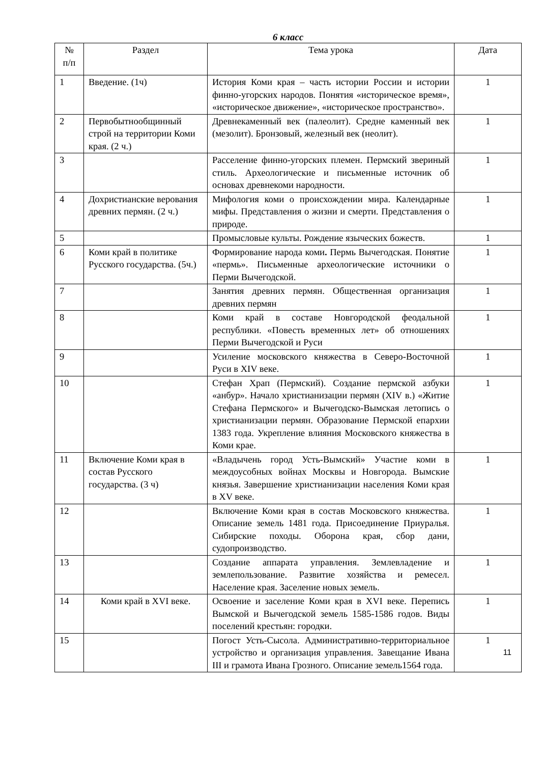6 класс
| № п/п | Раздел | Тема урока | Дата |
| --- | --- | --- | --- |
| 1 | Введение. (1ч) | История Коми края – часть истории России и истории финно-угорских народов. Понятия «историческое время», «историческое движение», «историческое пространство». | 1 |
| 2 | Первобытнообщинный строй на территории Коми края. (2 ч.) | Древнекаменный век (палеолит). Средне каменный век (мезолит). Бронзовый, железный век (неолит). | 1 |
| 3 | | Расселение финно-угорских племен. Пермский звериный стиль. Археологические и письменные источник об основах древнекоми народности. | 1 |
| 4 | Дохристианские верования древних пермян. (2 ч.) | Мифология коми о происхождении мира. Календарные мифы. Представления о жизни и смерти. Представления о природе. | 1 |
| 5 | | Промысловые культы. Рождение языческих божеств. | 1 |
| 6 | Коми край в политике Русского государства. (5ч.) | Формирование народа коми . Пермь Вычегодская. Понятие «пермь». Письменные археологические источники о Перми Вычегодской. | 1 |
| 7 | | Занятия древних пермян. Общественная организация древних пермян | 1 |
| 8 | | Коми край в составе Новгородской феодальной республики. «Повесть временных лет» об отношениях Перми Вычегодской и Руси | 1 |
| 9 | | Усиление московского княжества в Северо-Восточной Руси в XIV веке. | 1 |
| 10 | | Стефан Храп (Пермский). Создание пермской азбуки «анбур». Начало христианизации пермян (XIV в.) «Житие Стефана Пермского» и Вычегодско-Вымская летопись о христианизации пермян. Образование Пермской епархии 1383 года. Укрепление влияния Московского княжества в Коми крае. | 1 |
| 11 | Включение Коми края в состав Русского государства. (3 ч) | «Владычень город Усть-Вымский» Участие коми в междоусобных войнах Москвы и Новгорода. Вымские князья. Завершение христианизации населения Коми края в XV веке. | 1 |
| 12 | | Включение Коми края в состав Московского княжества. Описание земель 1481 года. Присоединение Приуралья. Сибирские походы. Оборона края, сбор дани, судопроизводство. | 1 |
| 13 | | Создание аппарата управления. Землевладение и землепользование. Развитие хозяйства и ремесел. Население края. Заселение новых земель. | 1 |
| 14 | Коми край в XVI веке. | Освоение и заселение Коми края в XVI веке. Перепись Вымской и Вычегодской земель 1585-1586 годов. Виды поселений крестьян: городки. | 1 |
| 15 | | Погост Усть-Сысола. Административно-территориальное устройство и организация управления. Завещание Ивана III и грамота Ивана Грозного. Описание земель1564 года. | 1 11 |